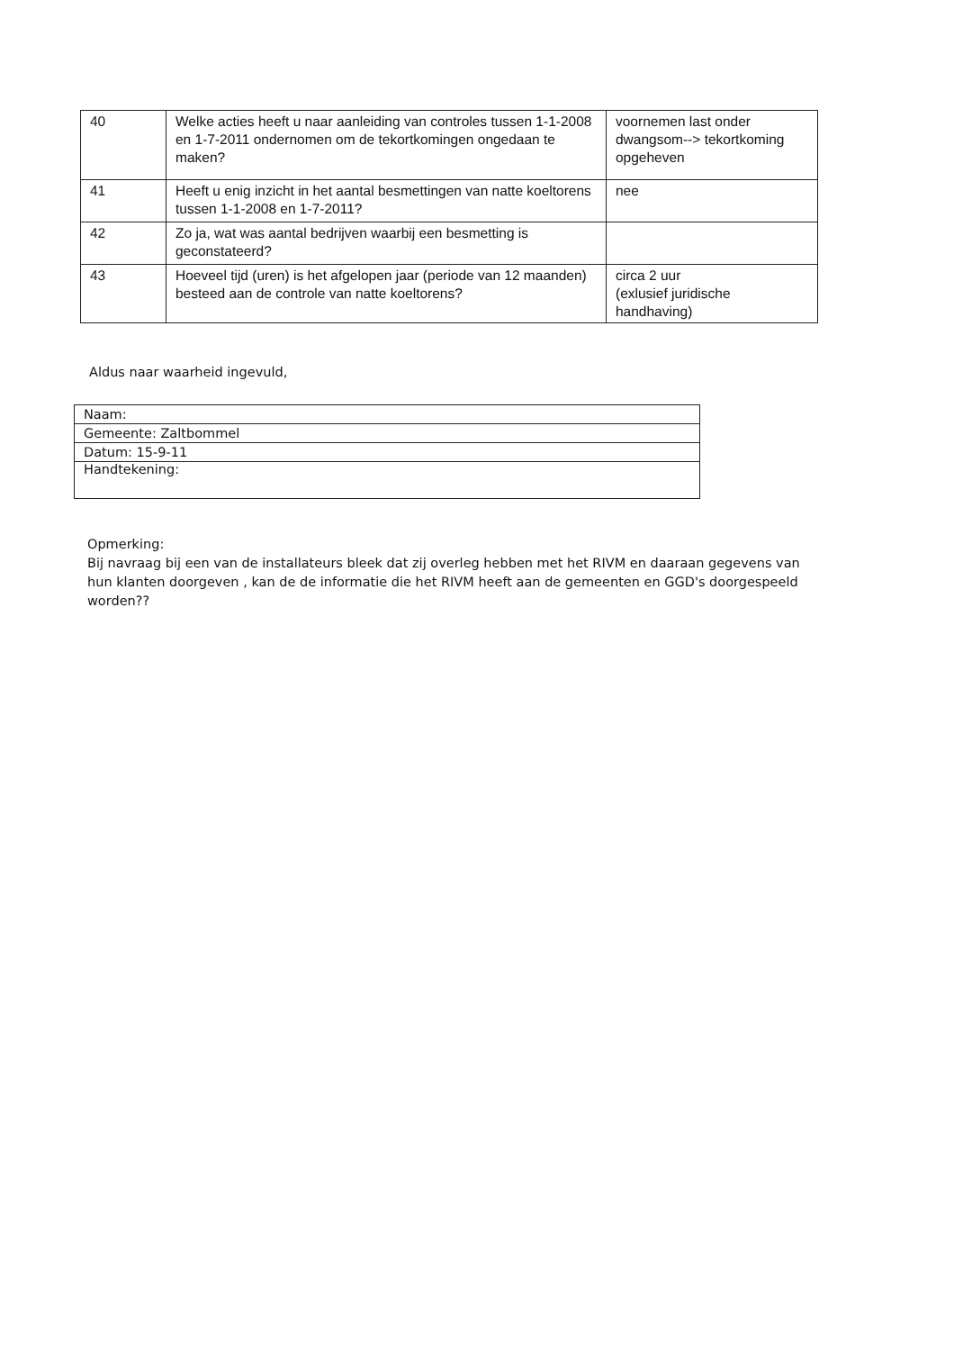| 40 | Welke acties heeft u naar aanleiding van controles tussen 1-1-2008 en 1-7-2011 ondernomen om de tekortkomingen ongedaan te maken? | voornemen last onder dwangsom--> tekortkoming opgeheven |
| 41 | Heeft u enig inzicht in het aantal besmettingen van natte koeltorens tussen 1-1-2008 en 1-7-2011? | nee |
| 42 | Zo ja, wat was aantal bedrijven waarbij een besmetting is geconstateerd? | |
| 43 | Hoeveel tijd (uren) is het afgelopen jaar (periode van 12 maanden) besteed aan de controle van natte koeltorens? | circa 2 uur (exlusief juridische handhaving) |
Aldus naar waarheid ingevuld,
| Naam: |
| Gemeente: Zaltbommel |
| Datum: 15-9-11 |
| Handtekening: |
Opmerking:
Bij navraag bij een van de installateurs bleek dat zij overleg hebben met het RIVM en daaraan gegevens van hun klanten doorgeven , kan de de informatie die het RIVM heeft aan de gemeenten en GGD's doorgespeeld worden??